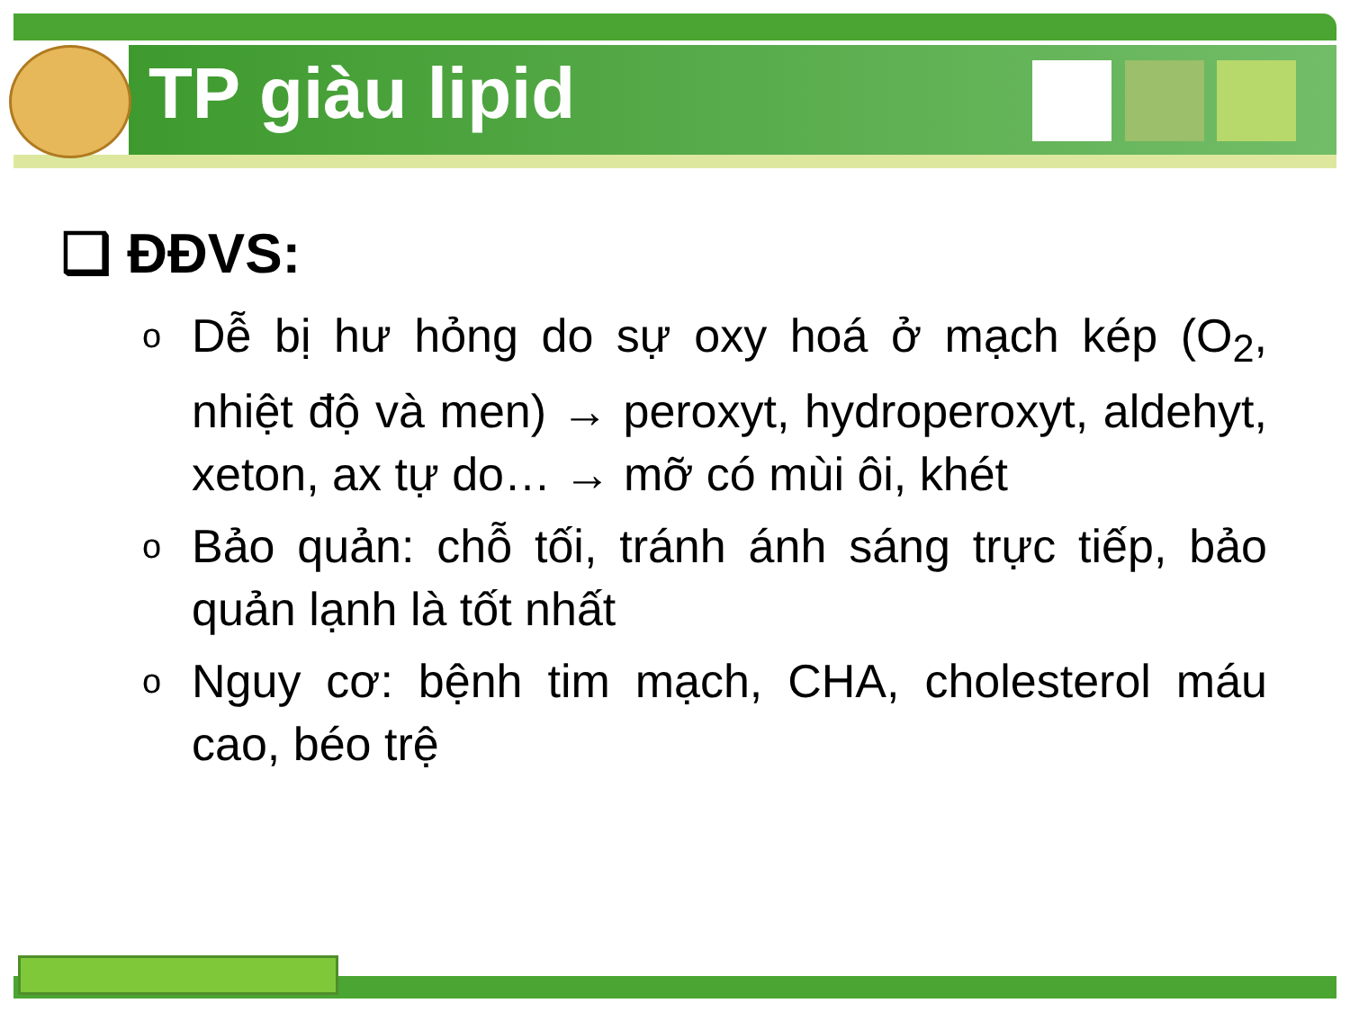TP giàu lipid
❑ ĐĐVS:
o Dễ bị hư hỏng do sự oxy hoá ở mạch kép (O<sub>2</sub>, nhiệt độ và men) → peroxyt, hydroperoxyt, aldehyt, xeton, ax tự do… → mỡ có mùi ôi, khét
o Bảo quản: chỗ tối, tránh ánh sáng trực tiếp, bảo quản lạnh là tốt nhất
o Nguy cơ: bệnh tim mạch, CHA, cholesterol máu cao, béo trệ